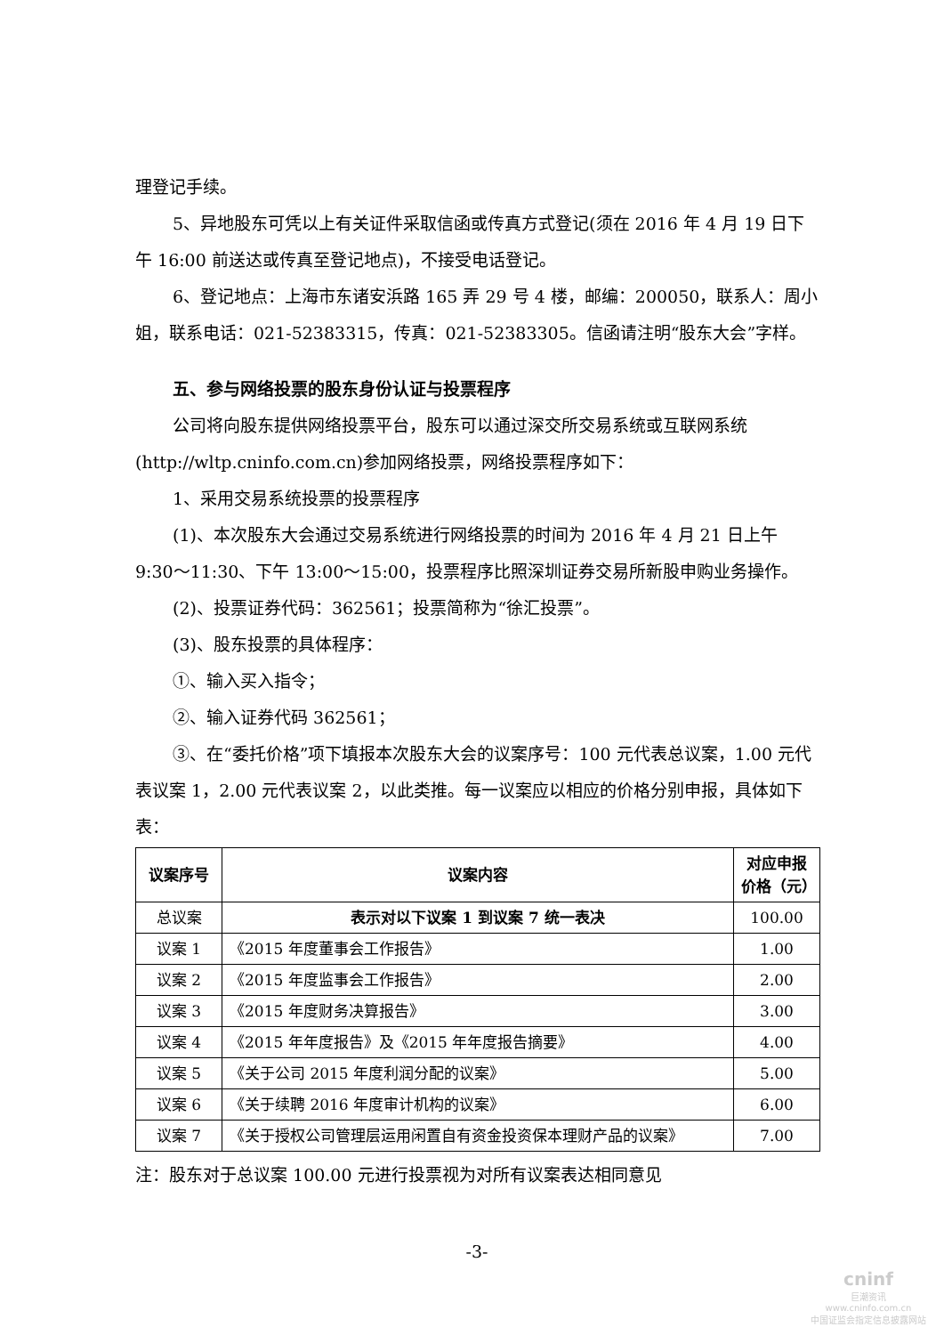理登记手续。
5、异地股东可凭以上有关证件采取信函或传真方式登记(须在 2016 年 4 月 19 日下午 16:00 前送达或传真至登记地点)，不接受电话登记。
6、登记地点：上海市东诸安浜路 165 弄 29 号 4 楼，邮编：200050，联系人：周小姐，联系电话：021-52383315，传真：021-52383305。信函请注明“股东大会”字样。
五、参与网络投票的股东身份认证与投票程序
公司将向股东提供网络投票平台，股东可以通过深交所交易系统或互联网系统(http://wltp.cninfo.com.cn)参加网络投票，网络投票程序如下：
1、采用交易系统投票的投票程序
(1)、本次股东大会通过交易系统进行网络投票的时间为 2016 年 4 月 21 日上午 9:30～11:30、下午 13:00～15:00，投票程序比照深圳证券交易所新股申购业务操作。
(2)、投票证券代码：362561；投票简称为“徐汇投票”。
(3)、股东投票的具体程序：
①、输入买入指令；
②、输入证券代码 362561；
③、在“委托价格”项下填报本次股东大会的议案序号：100 元代表总议案，1.00 元代表议案 1，2.00 元代表议案 2，以此类推。每一议案应以相应的价格分别申报，具体如下表：
| 议案序号 | 议案内容 | 对应申报价格（元） |
| --- | --- | --- |
| 总议案 | 表示对以下议案 1 到议案 7 统一表决 | 100.00 |
| 议案 1 | 《2015 年度董事会工作报告》 | 1.00 |
| 议案 2 | 《2015 年度监事会工作报告》 | 2.00 |
| 议案 3 | 《2015 年度财务决算报告》 | 3.00 |
| 议案 4 | 《2015 年年度报告》及《2015 年年度报告摘要》 | 4.00 |
| 议案 5 | 《关于公司 2015 年度利润分配的议案》 | 5.00 |
| 议案 6 | 《关于续聘 2016 年度审计机构的议案》 | 6.00 |
| 议案 7 | 《关于授权公司管理层运用闲置自有资金投资保本理财产品的议案》 | 7.00 |
注：股东对于总议案 100.00 元进行投票视为对所有议案表达相同意见
-3-
cninf
巨潮资讯
www.cninfo.com.cn
中国证监会指定信息披露网站